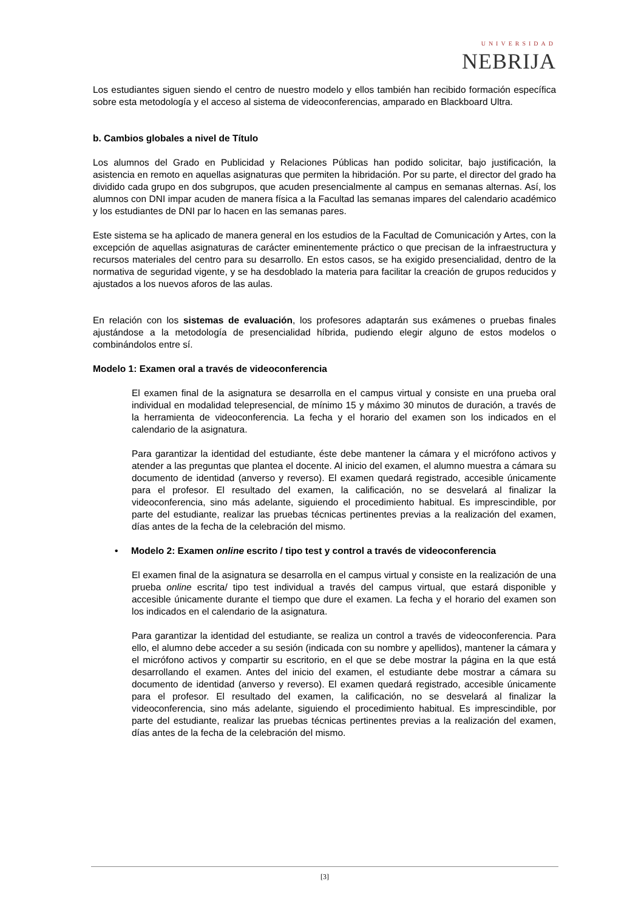UNIVERSIDAD
NEBRIJA
Los estudiantes siguen siendo el centro de nuestro modelo y ellos también han recibido formación específica sobre esta metodología y el acceso al sistema de videoconferencias, amparado en Blackboard Ultra.
b. Cambios globales a nivel de Título
Los alumnos del Grado en Publicidad y Relaciones Públicas han podido solicitar, bajo justificación, la asistencia en remoto en aquellas asignaturas que permiten la hibridación. Por su parte, el director del grado ha dividido cada grupo en dos subgrupos, que acuden presencialmente al campus en semanas alternas. Así, los alumnos con DNI impar acuden de manera física a la Facultad las semanas impares del calendario académico y los estudiantes de DNI par lo hacen en las semanas pares.
Este sistema se ha aplicado de manera general en los estudios de la Facultad de Comunicación y Artes, con la excepción de aquellas asignaturas de carácter eminentemente práctico o que precisan de la infraestructura y recursos materiales del centro para su desarrollo. En estos casos, se ha exigido presencialidad, dentro de la normativa de seguridad vigente, y se ha desdoblado la materia para facilitar la creación de grupos reducidos y ajustados a los nuevos aforos de las aulas.
En relación con los sistemas de evaluación, los profesores adaptarán sus exámenes o pruebas finales ajustándose a la metodología de presencialidad híbrida, pudiendo elegir alguno de estos modelos o combinándolos entre sí.
Modelo 1: Examen oral a través de videoconferencia
El examen final de la asignatura se desarrolla en el campus virtual y consiste en una prueba oral individual en modalidad telepresencial, de mínimo 15 y máximo 30 minutos de duración, a través de la herramienta de videoconferencia. La fecha y el horario del examen son los indicados en el calendario de la asignatura.
Para garantizar la identidad del estudiante, éste debe mantener la cámara y el micrófono activos y atender a las preguntas que plantea el docente. Al inicio del examen, el alumno muestra a cámara su documento de identidad (anverso y reverso). El examen quedará registrado, accesible únicamente para el profesor. El resultado del examen, la calificación, no se desvelará al finalizar la videoconferencia, sino más adelante, siguiendo el procedimiento habitual. Es imprescindible, por parte del estudiante, realizar las pruebas técnicas pertinentes previas a la realización del examen, días antes de la fecha de la celebración del mismo.
• Modelo 2: Examen online escrito / tipo test y control a través de videoconferencia
El examen final de la asignatura se desarrolla en el campus virtual y consiste en la realización de una prueba online escrita/ tipo test individual a través del campus virtual, que estará disponible y accesible únicamente durante el tiempo que dure el examen. La fecha y el horario del examen son los indicados en el calendario de la asignatura.
Para garantizar la identidad del estudiante, se realiza un control a través de videoconferencia. Para ello, el alumno debe acceder a su sesión (indicada con su nombre y apellidos), mantener la cámara y el micrófono activos y compartir su escritorio, en el que se debe mostrar la página en la que está desarrollando el examen. Antes del inicio del examen, el estudiante debe mostrar a cámara su documento de identidad (anverso y reverso). El examen quedará registrado, accesible únicamente para el profesor. El resultado del examen, la calificación, no se desvelará al finalizar la videoconferencia, sino más adelante, siguiendo el procedimiento habitual. Es imprescindible, por parte del estudiante, realizar las pruebas técnicas pertinentes previas a la realización del examen, días antes de la fecha de la celebración del mismo.
[3]